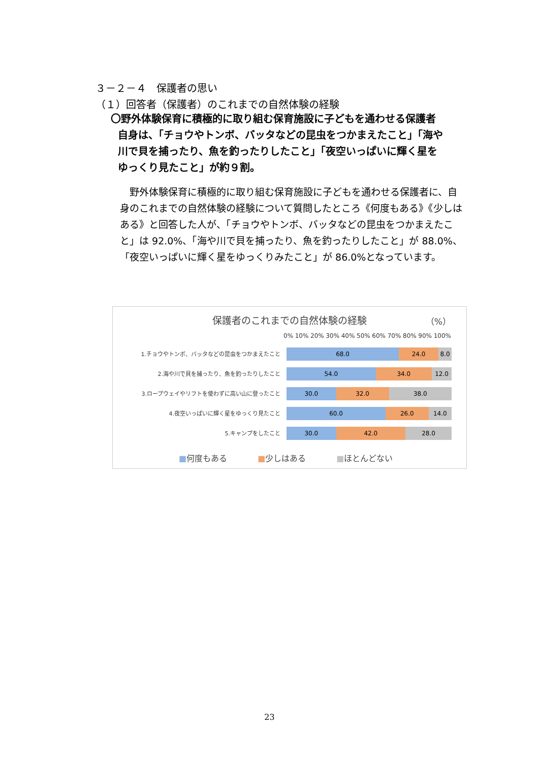３－２－４　保護者の思い
（１）回答者（保護者）のこれまでの自然体験の経験
〇野外体験保育に積極的に取り組む保育施設に子どもを通わせる保護者
自身は、「チョウやトンボ、バッタなどの昆虫をつかまえたこと」「海や
川で貝を捕ったり、魚を釣ったりしたこと」「夜空いっぱいに輝く星を
ゆっくり見たこと」が約９割。
　野外体験保育に積極的に取り組む保育施設に子どもを通わせる保護者に、自身のこれまでの自然体験の経験について質問したところ《何度もある》《少しはある》と回答した人が、「チョウやトンボ、バッタなどの昆虫をつかまえたこと」は 92.0%、「海や川で貝を捕ったり、魚を釣ったりしたこと」が 88.0%、「夜空いっぱいに輝く星をゆっくりみたこと」が 86.0%となっています。
保護者のこれまでの自然体験の経験
（%）
0% 10% 20% 30% 40% 50% 60% 70% 80% 90% 100%
1.チョウやトンボ、バッタなどの昆虫をつかまえたこと
68.0 24.0 8.0
2.海や川で貝を捕ったり、魚を釣ったりしたこと
54.0 34.0 12.0
3.ロープウェイやリフトを使わずに高い山に登ったこと
30.0 32.0 38.0
4.夜空いっぱいに輝く星をゆっくり見たこと
60.0 26.0 14.0
5.キャンプをしたこと
30.0 42.0 28.0
■何度もある ■少しはある ■ほとんどない
23